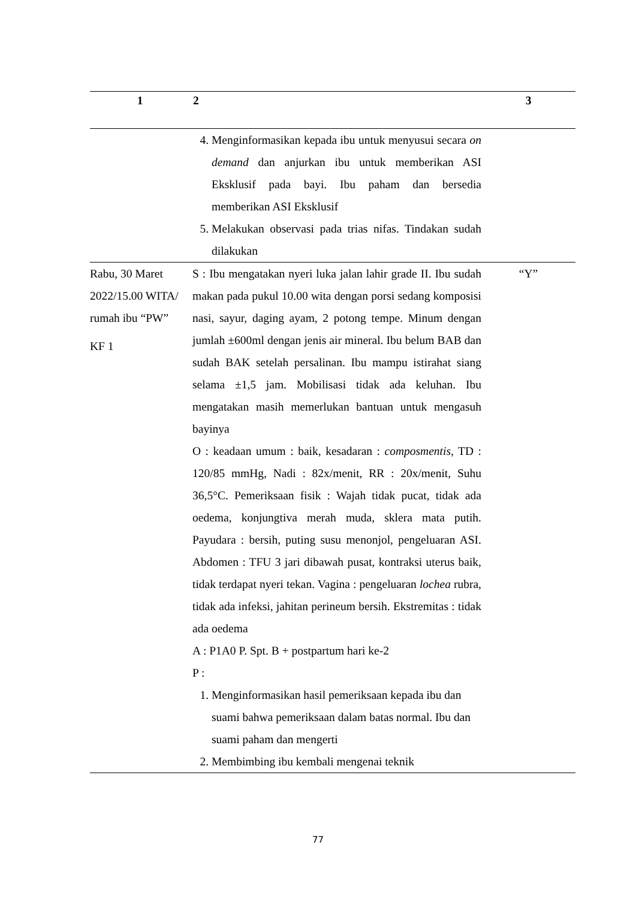| 1 | 2 | 3 |
| --- | --- | --- |
| | 4. Menginformasikan kepada ibu untuk menyusui secara on demand dan anjurkan ibu untuk memberikan ASI Eksklusif pada bayi. Ibu paham dan bersedia memberikan ASI Eksklusif 5. Melakukan observasi pada trias nifas. Tindakan sudah dilakukan | |
| Rabu, 30 Maret 2022/15.00 WITA/ rumah ibu “PW” KF 1 | S : Ibu mengatakan nyeri luka jalan lahir grade II. Ibu sudah makan pada pukul 10.00 wita dengan porsi sedang komposisi nasi, sayur, daging ayam, 2 potong tempe. Minum dengan jumlah ±600ml dengan jenis air mineral. Ibu belum BAB dan sudah BAK setelah persalinan. Ibu mampu istirahat siang selama ±1,5 jam. Mobilisasi tidak ada keluhan. Ibu mengatakan masih memerlukan bantuan untuk mengasuh bayinya O : keadaan umum : baik, kesadaran : composmentis , TD : 120/85 mmHg, Nadi : 82x/menit, RR : 20x/menit, Suhu 36,5°C. Pemeriksaan fisik : Wajah tidak pucat, tidak ada oedema, konjungtiva merah muda, sklera mata putih. Payudara : bersih, puting susu menonjol, pengeluaran ASI. Abdomen : TFU 3 jari dibawah pusat, kontraksi uterus baik, tidak terdapat nyeri tekan. Vagina : pengeluaran lochea rubra, tidak ada infeksi, jahitan perineum bersih. Ekstremitas : tidak ada oedema A : P1A0 P. Spt. B + postpartum hari ke-2 P : 1. Menginformasikan hasil pemeriksaan kepada ibu dan suami bahwa pemeriksaan dalam batas normal. Ibu dan suami paham dan mengerti 2. Membimbing ibu kembali mengenai teknik | “Y” |
77